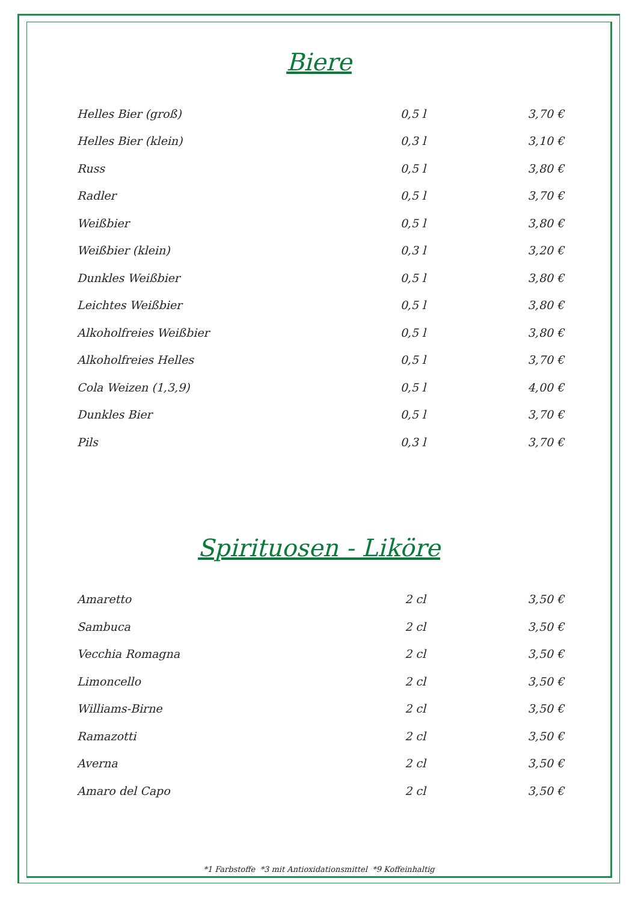Biere
| Helles Bier (groß) | 0,5 l | 3,70 € |
| Helles Bier (klein) | 0,3 l | 3,10 € |
| Russ | 0,5 l | 3,80 € |
| Radler | 0,5 l | 3,70 € |
| Weißbier | 0,5 l | 3,80 € |
| Weißbier (klein) | 0,3 l | 3,20 € |
| Dunkles Weißbier | 0,5 l | 3,80 € |
| Leichtes Weißbier | 0,5 l | 3,80 € |
| Alkoholfreies Weißbier | 0,5 l | 3,80 € |
| Alkoholfreies Helles | 0,5 l | 3,70 € |
| Cola Weizen (1,3,9) | 0,5 l | 4,00 € |
| Dunkles Bier | 0,5 l | 3,70 € |
| Pils | 0,3 l | 3,70 € |
Spirituosen - Liköre
| Amaretto | 2 cl | 3,50 € |
| Sambuca | 2 cl | 3,50 € |
| Vecchia Romagna | 2 cl | 3,50 € |
| Limoncello | 2 cl | 3,50 € |
| Williams-Birne | 2 cl | 3,50 € |
| Ramazotti | 2 cl | 3,50 € |
| Averna | 2 cl | 3,50 € |
| Amaro del Capo | 2 cl | 3,50 € |
*1 Farbstoffe *3 mit Antioxidationsmittel *9 Koffeinhaltig